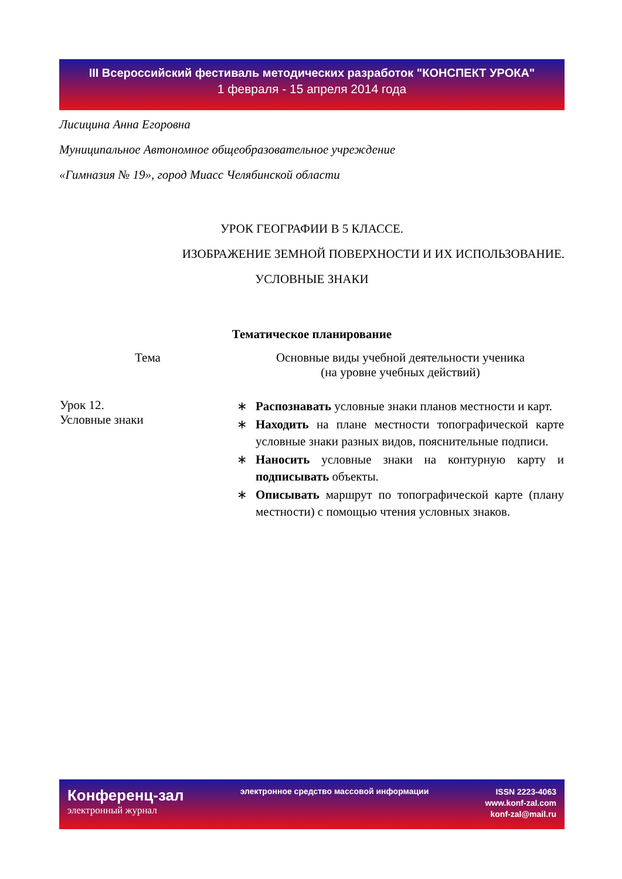III Всероссийский фестиваль методических разработок "КОНСПЕКТ УРОКА"
1 февраля - 15 апреля 2014 года
Лисицина Анна Егоровна
Муниципальное Автономное общеобразовательное учреждение
«Гимназия № 19», город Миасс Челябинской области
УРОК ГЕОГРАФИИ В 5 КЛАССЕ.
ИЗОБРАЖЕНИЕ ЗЕМНОЙ ПОВЕРХНОСТИ И ИХ ИСПОЛЬЗОВАНИЕ.
УСЛОВНЫЕ ЗНАКИ
Тематическое планирование
| Тема | Основные виды учебной деятельности ученика (на уровне учебных действий) |
| --- | --- |
| Урок 12. Условные знаки | ∗ Распознавать условные знаки планов местности и карт. ∗ Находить на плане местности топографической карте условные знаки разных видов, пояснительные подписи. ∗ Наносить условные знаки на контурную карту и подписывать объекты. ∗ Описывать маршрут по топографической карте (плану местности) с помощью чтения условных знаков. |
Конференц-зал
электронный журнал
электронное средство массовой информации
ISSN 2223-4063
www.konf-zal.com
konf-zal@mail.ru